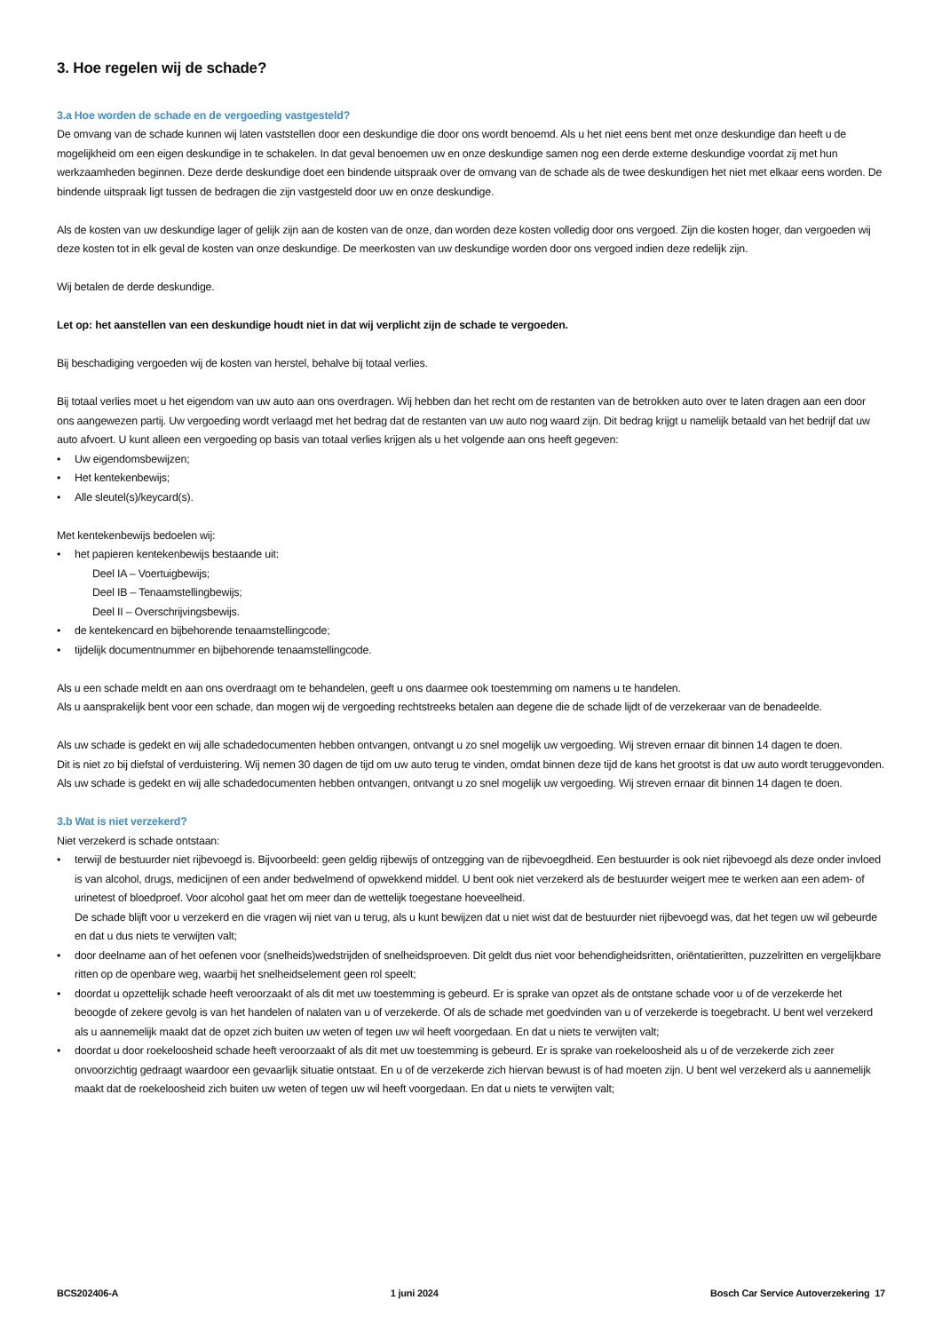3. Hoe regelen wij de schade?
3.a Hoe worden de schade en de vergoeding vastgesteld?
De omvang van de schade kunnen wij laten vaststellen door een deskundige die door ons wordt benoemd. Als u het niet eens bent met onze deskundige dan heeft u de mogelijkheid om een eigen deskundige in te schakelen. In dat geval benoemen uw en onze deskundige samen nog een derde externe deskundige voordat zij met hun werkzaamheden beginnen. Deze derde deskundige doet een bindende uitspraak over de omvang van de schade als de twee deskundigen het niet met elkaar eens worden. De bindende uitspraak ligt tussen de bedragen die zijn vastgesteld door uw en onze deskundige.
Als de kosten van uw deskundige lager of gelijk zijn aan de kosten van de onze, dan worden deze kosten volledig door ons vergoed. Zijn die kosten hoger, dan vergoeden wij deze kosten tot in elk geval de kosten van onze deskundige. De meerkosten van uw deskundige worden door ons vergoed indien deze redelijk zijn.
Wij betalen de derde deskundige.
Let op: het aanstellen van een deskundige houdt niet in dat wij verplicht zijn de schade te vergoeden.
Bij beschadiging vergoeden wij de kosten van herstel, behalve bij totaal verlies.
Bij totaal verlies moet u het eigendom van uw auto aan ons overdragen. Wij hebben dan het recht om de restanten van de betrokken auto over te laten dragen aan een door ons aangewezen partij. Uw vergoeding wordt verlaagd met het bedrag dat de restanten van uw auto nog waard zijn. Dit bedrag krijgt u namelijk betaald van het bedrijf dat uw auto afvoert. U kunt alleen een vergoeding op basis van totaal verlies krijgen als u het volgende aan ons heeft gegeven:
• Uw eigendomsbewijzen;
• Het kentekenbewijs;
• Alle sleutel(s)/keycard(s).
Met kentekenbewijs bedoelen wij:
• het papieren kentekenbewijs bestaande uit:
Deel IA – Voertuigbewijs;
Deel IB – Tenaamstellingbewijs;
Deel II – Overschrijvingsbewijs.
• de kentekencard en bijbehorende tenaamstellingcode;
• tijdelijk documentnummer en bijbehorende tenaamstellingcode.
Als u een schade meldt en aan ons overdraagt om te behandelen, geeft u ons daarmee ook toestemming om namens u te handelen.
Als u aansprakelijk bent voor een schade, dan mogen wij de vergoeding rechtstreeks betalen aan degene die de schade lijdt of de verzekeraar van de benadeelde.
Als uw schade is gedekt en wij alle schadedocumenten hebben ontvangen, ontvangt u zo snel mogelijk uw vergoeding. Wij streven ernaar dit binnen 14 dagen te doen.
Dit is niet zo bij diefstal of verduistering. Wij nemen 30 dagen de tijd om uw auto terug te vinden, omdat binnen deze tijd de kans het grootst is dat uw auto wordt teruggevonden.
Als uw schade is gedekt en wij alle schadedocumenten hebben ontvangen, ontvangt u zo snel mogelijk uw vergoeding. Wij streven ernaar dit binnen 14 dagen te doen.
3.b Wat is niet verzekerd?
Niet verzekerd is schade ontstaan:
• terwijl de bestuurder niet rijbevoegd is. Bijvoorbeeld: geen geldig rijbewijs of ontzegging van de rijbevoegdheid. Een bestuurder is ook niet rijbevoegd als deze onder invloed is van alcohol, drugs, medicijnen of een ander bedwelmend of opwekkend middel. U bent ook niet verzekerd als de bestuurder weigert mee te werken aan een adem- of urinetest of bloedproef. Voor alcohol gaat het om meer dan de wettelijk toegestane hoeveelheid.
De schade blijft voor u verzekerd en die vragen wij niet van u terug, als u kunt bewijzen dat u niet wist dat de bestuurder niet rijbevoegd was, dat het tegen uw wil gebeurde en dat u dus niets te verwijten valt;
• door deelname aan of het oefenen voor (snelheids)wedstrijden of snelheidsproeven. Dit geldt dus niet voor behendigheidsritten, oriëntatieritten, puzzelritten en vergelijkbare ritten op de openbare weg, waarbij het snelheidselement geen rol speelt;
• doordat u opzettelijk schade heeft veroorzaakt of als dit met uw toestemming is gebeurd. Er is sprake van opzet als de ontstane schade voor u of de verzekerde het beoogde of zekere gevolg is van het handelen of nalaten van u of verzekerde. Of als de schade met goedvinden van u of verzekerde is toegebracht. U bent wel verzekerd als u aannemelijk maakt dat de opzet zich buiten uw weten of tegen uw wil heeft voorgedaan. En dat u niets te verwijten valt;
• doordat u door roekeloosheid schade heeft veroorzaakt of als dit met uw toestemming is gebeurd. Er is sprake van roekeloosheid als u of de verzekerde zich zeer onvoorzichtig gedraagt waardoor een gevaarlijk situatie ontstaat. En u of de verzekerde zich hiervan bewust is of had moeten zijn. U bent wel verzekerd als u aannemelijk maakt dat de roekeloosheid zich buiten uw weten of tegen uw wil heeft voorgedaan. En dat u niets te verwijten valt;
BCS202406-A 1 juni 2024 Bosch Car Service Autoverzekering 17